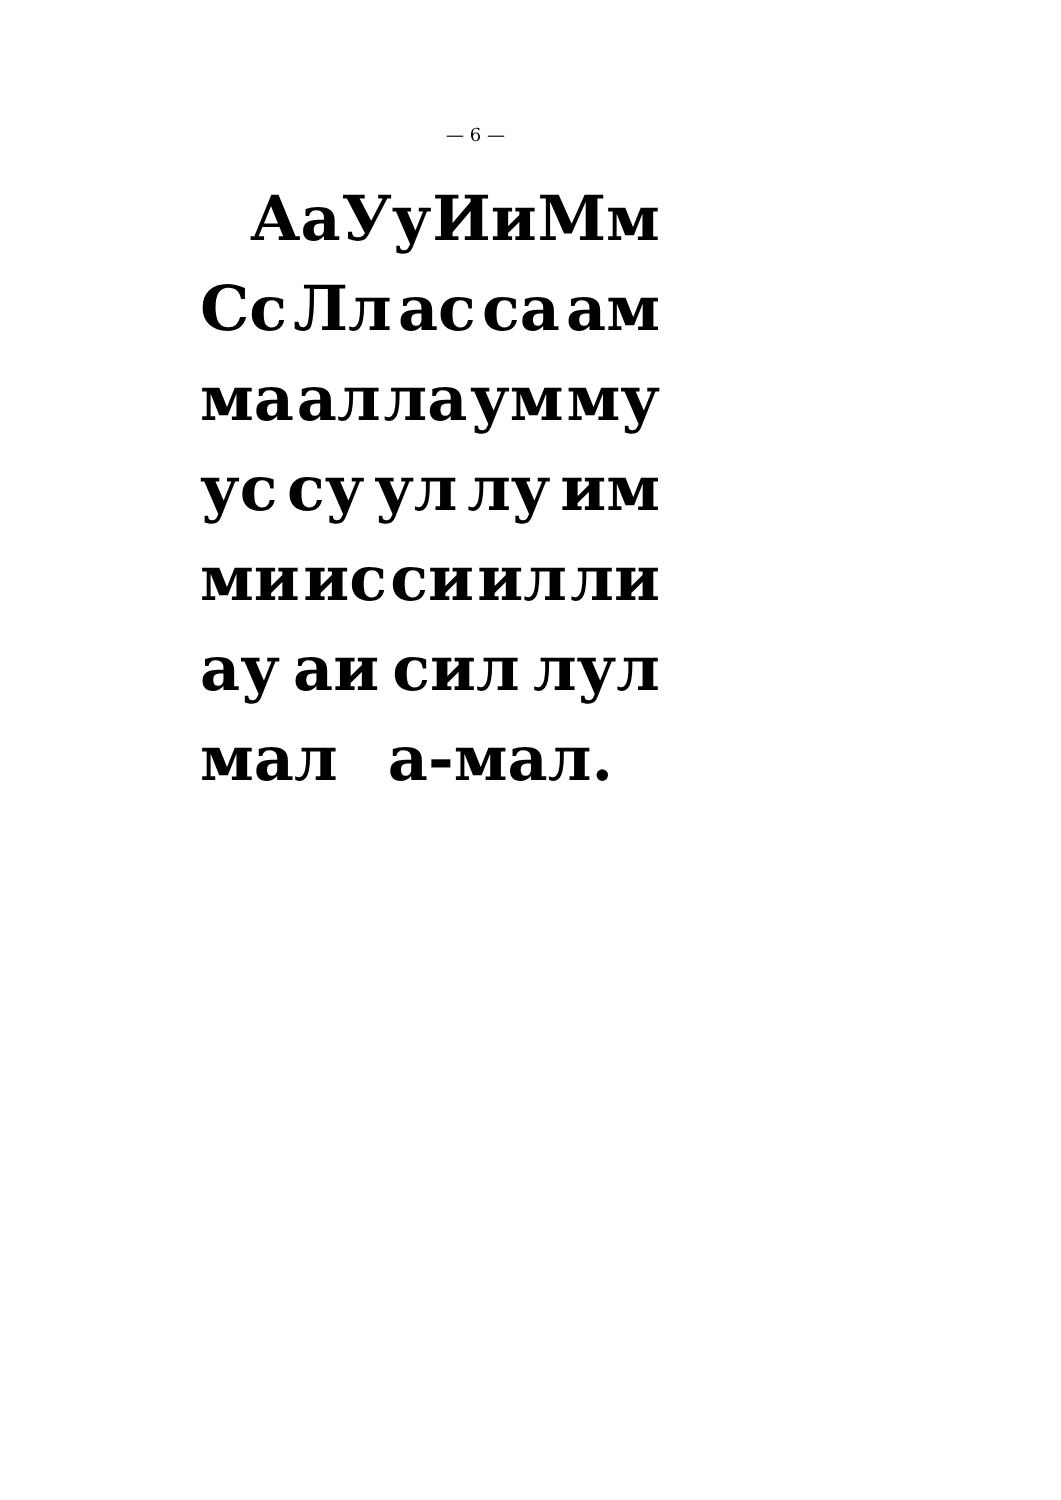— 6 —
Аа Уу Ии Мм
Сс Лл ас са ам
ма ал ла ум му
ус су ул лу им
ми ис си ил ли
ау аи сил лул
мал а-мал.